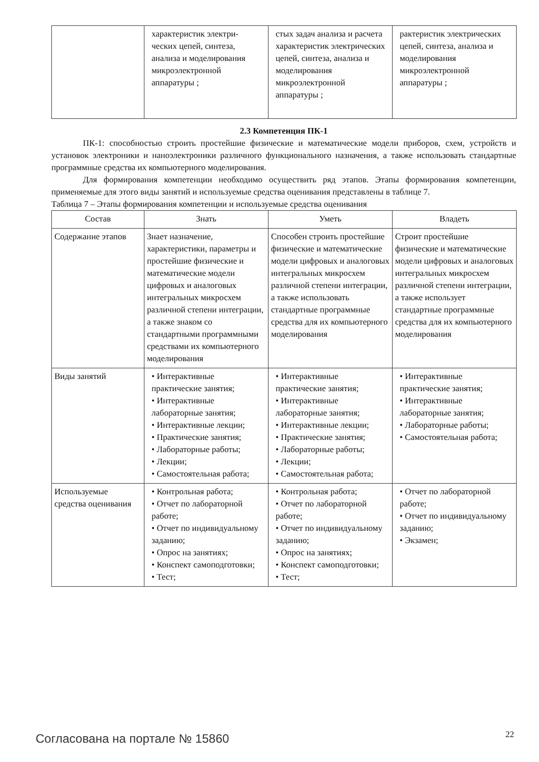| | характеристик электри- ческих цепей, синтеза, анализа и моделирования микроэлектронной аппаратуры ; | стых задач анализа и расчета характеристик электрических цепей, синтеза, анализа и моделирования микроэлектронной аппаратуры ; | рактеристик электрических цепей, синтеза, анализа и моделирования микроэлектронной аппаратуры ; |
2.3 Компетенция ПК-1
ПК-1: способностью строить простейшие физические и математические модели приборов, схем, устройств и установок электроники и наноэлектроники различного функционального назначения, а также использовать стандартные программные средства их компьютерного моделирования.
Для формирования компетенции необходимо осуществить ряд этапов. Этапы формирования компетенции, применяемые для этого виды занятий и используемые средства оценивания представлены в таблице 7.
Таблица 7 – Этапы формирования компетенции и используемые средства оценивания
| Состав | Знать | Уметь | Владеть |
| --- | --- | --- | --- |
| Содержание этапов | Знает назначение, характеристики, параметры и простейшие физические и математические модели цифровых и аналоговых интегральных микросхем различной степени интеграции, а также знаком со стандартными программными средствами их компьютерного моделирования | Способен строить простейшие физические и математические модели цифровых и аналоговых интегральных микросхем различной степени интеграции, а также использовать стандартные программные средства для их компьютерного моделирования | Строит простейшие физические и математические модели цифровых и аналоговых интегральных микросхем различной степени интеграции, а также использует стандартные программные средства для их компьютерного моделирования |
| Виды занятий | • Интерактивные практические занятия; • Интерактивные лабораторные занятия; • Интерактивные лекции; • Практические занятия; • Лабораторные работы; • Лекции; • Самостоятельная работа; | • Интерактивные практические занятия; • Интерактивные лабораторные занятия; • Интерактивные лекции; • Практические занятия; • Лабораторные работы; • Лекции; • Самостоятельная работа; | • Интерактивные практические занятия; • Интерактивные лабораторные занятия; • Лабораторные работы; • Самостоятельная работа; |
| Используемые средства оценивания | • Контрольная работа; • Отчет по лабораторной работе; • Отчет по индивидуальному заданию; • Опрос на занятиях; • Конспект самоподготовки; • Тест; | • Контрольная работа; • Отчет по лабораторной работе; • Отчет по индивидуальному заданию; • Опрос на занятиях; • Конспект самоподготовки; • Тест; | • Отчет по лабораторной работе; • Отчет по индивидуальному заданию; • Экзамен; |
Согласована на портале № 15860 22